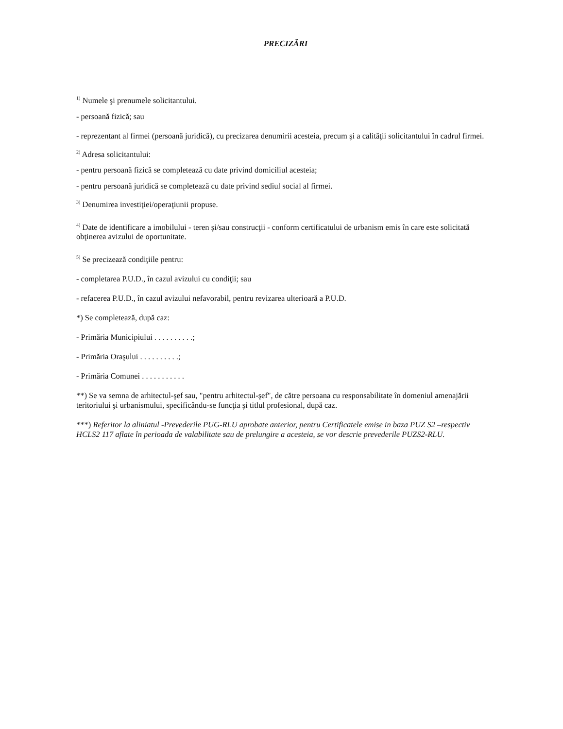PRECIZĂRI
<sup>1)</sup> Numele şi prenumele solicitantului.
- persoană fizică; sau
- reprezentant al firmei (persoană juridică), cu precizarea denumirii acesteia, precum şi a calităţii solicitantului în cadrul firmei.
<sup>2)</sup> Adresa solicitantului:
- pentru persoană fizică se completează cu date privind domiciliul acesteia;
- pentru persoană juridică se completează cu date privind sediul social al firmei.
<sup>3)</sup> Denumirea investiţiei/operaţiunii propuse.
<sup>4)</sup> Date de identificare a imobilului - teren şi/sau construcţii - conform certificatului de urbanism emis în care este solicitată obţinerea avizului de oportunitate.
<sup>5)</sup> Se precizează condiţiile pentru:
- completarea P.U.D., în cazul avizului cu condiţii; sau
- refacerea P.U.D., în cazul avizului nefavorabil, pentru revizarea ulterioară a P.U.D.
*) Se completează, după caz:
- Primăria Municipiului . . . . . . . . . .;
- Primăria Oraşului . . . . . . . . . .;
- Primăria Comunei . . . . . . . . . . .
**) Se va semna de arhitectul-şef sau, "pentru arhitectul-şef", de către persoana cu responsabilitate în domeniul amenajării teritoriului şi urbanismului, specificându-se funcţia şi titlul profesional, după caz.
***) Referitor la aliniatul -Prevederile PUG-RLU aprobate anterior, pentru Certificatele emise in baza PUZ S2 –respectiv HCLS2 117 aflate în perioada de valabilitate sau de prelungire a acesteia, se vor descrie prevederile PUZS2-RLU.